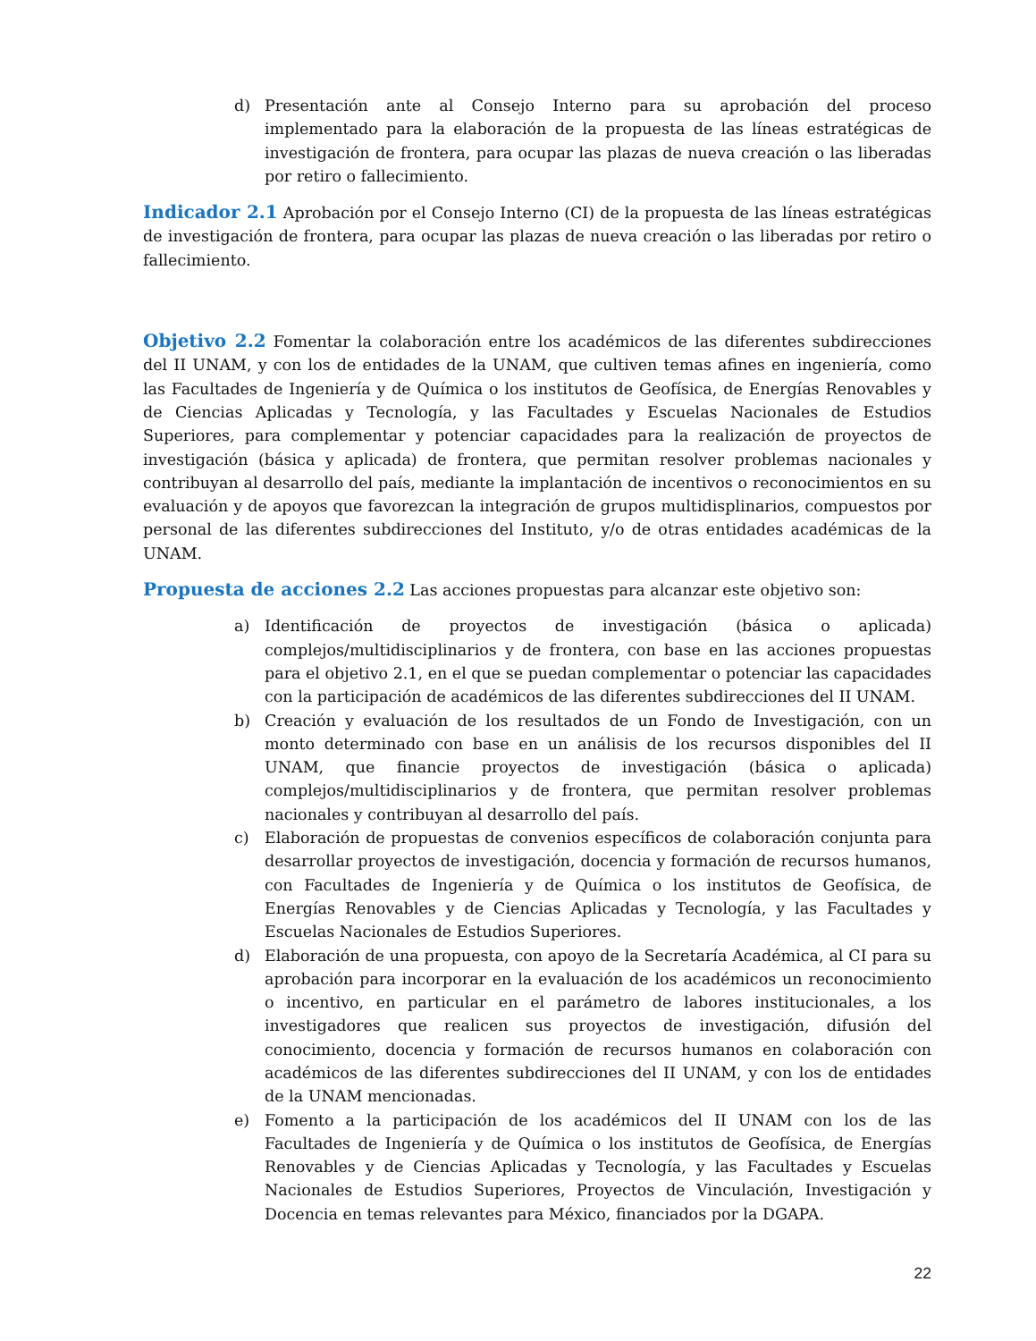d) Presentación ante al Consejo Interno para su aprobación del proceso implementado para la elaboración de la propuesta de las líneas estratégicas de investigación de frontera, para ocupar las plazas de nueva creación o las liberadas por retiro o fallecimiento.
Indicador 2.1 Aprobación por el Consejo Interno (CI) de la propuesta de las líneas estratégicas de investigación de frontera, para ocupar las plazas de nueva creación o las liberadas por retiro o fallecimiento.
Objetivo 2.2 Fomentar la colaboración entre los académicos de las diferentes subdirecciones del II UNAM, y con los de entidades de la UNAM, que cultiven temas afines en ingeniería, como las Facultades de Ingeniería y de Química o los institutos de Geofísica, de Energías Renovables y de Ciencias Aplicadas y Tecnología, y las Facultades y Escuelas Nacionales de Estudios Superiores, para complementar y potenciar capacidades para la realización de proyectos de investigación (básica y aplicada) de frontera, que permitan resolver problemas nacionales y contribuyan al desarrollo del país, mediante la implantación de incentivos o reconocimientos en su evaluación y de apoyos que favorezcan la integración de grupos multidisplinarios, compuestos por personal de las diferentes subdirecciones del Instituto, y/o de otras entidades académicas de la UNAM.
Propuesta de acciones 2.2 Las acciones propuestas para alcanzar este objetivo son:
a) Identificación de proyectos de investigación (básica o aplicada) complejos/multidisciplinarios y de frontera, con base en las acciones propuestas para el objetivo 2.1, en el que se puedan complementar o potenciar las capacidades con la participación de académicos de las diferentes subdirecciones del II UNAM.
b) Creación y evaluación de los resultados de un Fondo de Investigación, con un monto determinado con base en un análisis de los recursos disponibles del II UNAM, que financie proyectos de investigación (básica o aplicada) complejos/multidisciplinarios y de frontera, que permitan resolver problemas nacionales y contribuyan al desarrollo del país.
c) Elaboración de propuestas de convenios específicos de colaboración conjunta para desarrollar proyectos de investigación, docencia y formación de recursos humanos, con Facultades de Ingeniería y de Química o los institutos de Geofísica, de Energías Renovables y de Ciencias Aplicadas y Tecnología, y las Facultades y Escuelas Nacionales de Estudios Superiores.
d) Elaboración de una propuesta, con apoyo de la Secretaría Académica, al CI para su aprobación para incorporar en la evaluación de los académicos un reconocimiento o incentivo, en particular en el parámetro de labores institucionales, a los investigadores que realicen sus proyectos de investigación, difusión del conocimiento, docencia y formación de recursos humanos en colaboración con académicos de las diferentes subdirecciones del II UNAM, y con los de entidades de la UNAM mencionadas.
e) Fomento a la participación de los académicos del II UNAM con los de las Facultades de Ingeniería y de Química o los institutos de Geofísica, de Energías Renovables y de Ciencias Aplicadas y Tecnología, y las Facultades y Escuelas Nacionales de Estudios Superiores, Proyectos de Vinculación, Investigación y Docencia en temas relevantes para México, financiados por la DGAPA.
22